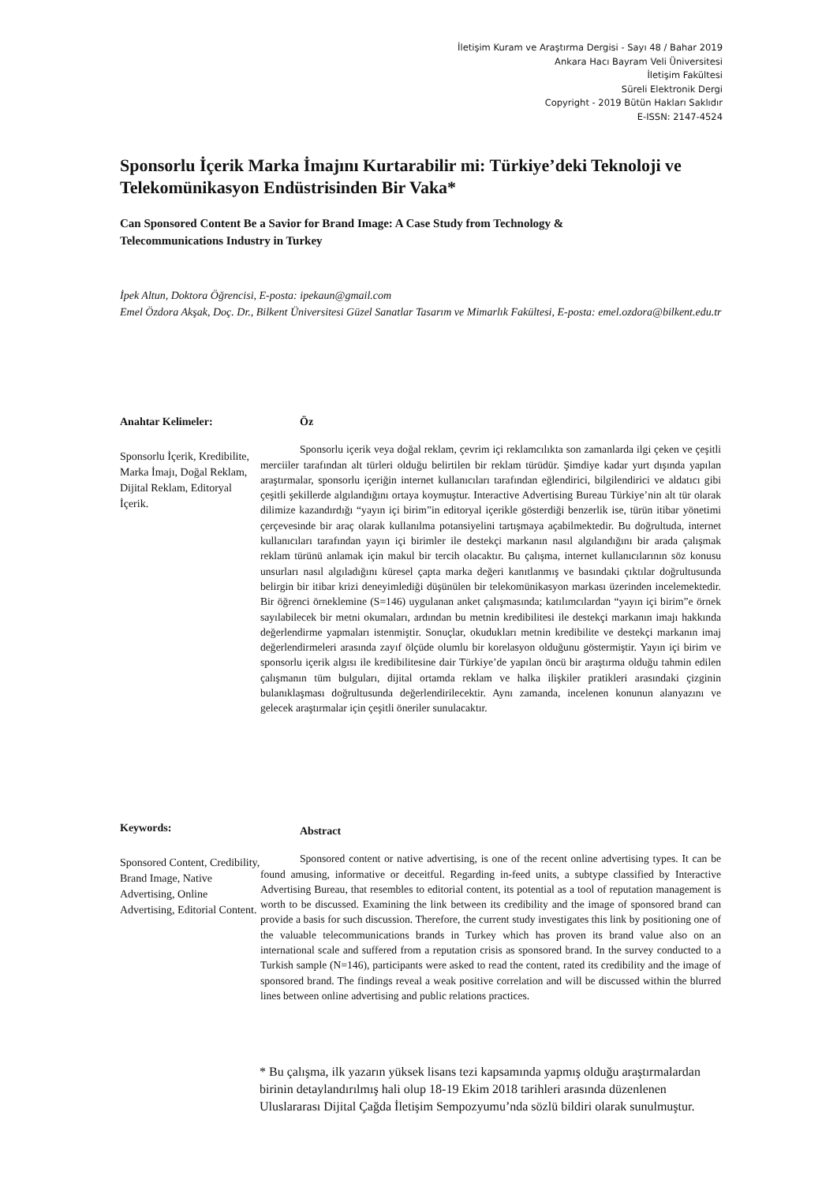İletişim Kuram ve Araştırma Dergisi - Sayı 48 / Bahar 2019
Ankara Hacı Bayram Veli Üniversitesi
İletişim Fakültesi
Süreli Elektronik Dergi
Copyright - 2019 Bütün Hakları Saklıdır
E-ISSN: 2147-4524
Sponsorlu İçerik Marka İmajını Kurtarabilir mi: Türkiye’deki Teknoloji ve Telekomünikasyon Endüstrisinden Bir Vaka*
Can Sponsored Content Be a Savior for Brand Image: A Case Study from Technology & Telecommunications Industry in Turkey
İpek Altun, Doktora Öğrencisi, E-posta: ipekaun@gmail.com
Emel Özdora Akşak, Doç. Dr., Bilkent Üniversitesi Güzel Sanatlar Tasarım ve Mimarlık Fakültesi, E-posta: emel.ozdora@bilkent.edu.tr
Anahtar Kelimeler:
Sponsorlu İçerik, Kredibilite, Marka İmajı, Doğal Reklam, Dijital Reklam, Editoryal İçerik.
Öz
Sponsorlu içerik veya doğal reklam, çevrim içi reklamcılıkta son zamanlarda ilgi çeken ve çeşitli merciiler tarafından alt türleri olduğu belirtilen bir reklam türüdür. Şimdiye kadar yurt dışında yapılan araştırmalar, sponsorlu içeriğin internet kullanıcıları tarafından eğlendirici, bilgilendirici ve aldatıcı gibi çeşitli şekillerde algılandığını ortaya koymuştur. Interactive Advertising Bureau Türkiye’nin alt tür olarak dilimize kazandırdığı “yayın içi birim”in editoryal içerikle gösterdiği benzerlik ise, türün itibar yönetimi çerçevesinde bir araç olarak kullanılma potansiyelini tartışmaya açabilmektedir. Bu doğrultuda, internet kullanıcıları tarafından yayın içi birimler ile destekçi markanın nasıl algılandığını bir arada çalışmak reklam türünü anlamak için makul bir tercih olacaktır. Bu çalışma, internet kullanıcılarının söz konusu unsurları nasıl algıladığını küresel çapta marka değeri kanıtlanmış ve basındaki çıktılar doğrultusunda belirgin bir itibar krizi deneyimlediği düşünülen bir telekomünikasyon markası üzerinden incelemektedir. Bir öğrenci örneklemine (S=146) uygulanan anket çalışmasında; katılımcılardan “yayın içi birim”e örnek sayılabilecek bir metni okumaları, ardından bu metnin kredibilitesi ile destekçi markanın imajı hakkında değerlendirme yapmaları istenmiştir. Sonuçlar, okudukları metnin kredibilite ve destekçi markanın imaj değerlendirmeleri arasında zayıf ölçüde olumlu bir korelasyon olduğunu göstermiştir. Yayın içi birim ve sponsorlu içerik algısı ile kredibilitesine dair Türkiye’de yapılan öncü bir araştırma olduğu tahmin edilen çalışmanın tüm bulguları, dijital ortamda reklam ve halka ilişkiler pratikleri arasındaki çizginin bulanıklaşması doğrultusunda değerlendirilecektir. Aynı zamanda, incelenen konunun alanyazını ve gelecek araştırmalar için çeşitli öneriler sunulacaktır.
Keywords:
Sponsored Content, Credibility, Brand Image, Native Advertising, Online Advertising, Editorial Content.
Abstract
Sponsored content or native advertising, is one of the recent online advertising types. It can be found amusing, informative or deceitful. Regarding in-feed units, a subtype classified by Interactive Advertising Bureau, that resembles to editorial content, its potential as a tool of reputation management is worth to be discussed. Examining the link between its credibility and the image of sponsored brand can provide a basis for such discussion. Therefore, the current study investigates this link by positioning one of the valuable telecommunications brands in Turkey which has proven its brand value also on an international scale and suffered from a reputation crisis as sponsored brand. In the survey conducted to a Turkish sample (N=146), participants were asked to read the content, rated its credibility and the image of sponsored brand. The findings reveal a weak positive correlation and will be discussed within the blurred lines between online advertising and public relations practices.
* Bu çalışma, ilk yazarın yüksek lisans tezi kapsamında yapmış olduğu araştırmalardan birinin detaylandırılmış hali olup 18-19 Ekim 2018 tarihleri arasında düzenlenen Uluslararası Dijital Çağda İletişim Sempozyumu’nda sözlü bildiri olarak sunulmuştur.